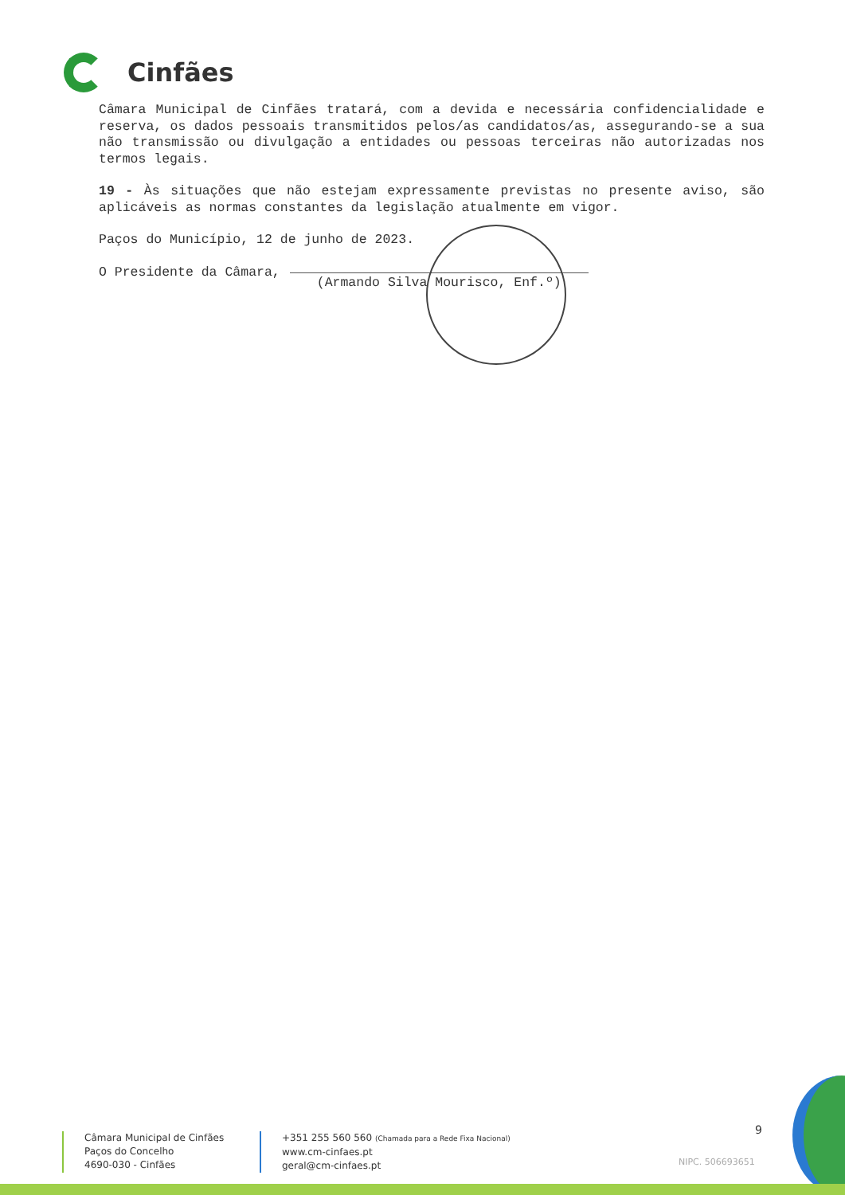Cinfães
Câmara Municipal de Cinfães tratará, com a devida e necessária confidencialidade e reserva, os dados pessoais transmitidos pelos/as candidatos/as, assegurando-se a sua não transmissão ou divulgação a entidades ou pessoas terceiras não autorizadas nos termos legais.
19 - Às situações que não estejam expressamente previstas no presente aviso, são aplicáveis as normas constantes da legislação atualmente em vigor.
Paços do Município, 12 de junho de 2023.
O Presidente da Câmara,
(Armando Silva Mourisco, Enf.º)
9
Câmara Municipal de Cinfães
Paços do Concelho
4690-030 - Cinfães
+351 255 560 560 (Chamada para a Rede Fixa Nacional)
www.cm-cinfaes.pt
geral@cm-cinfaes.pt
NIPC. 506693651